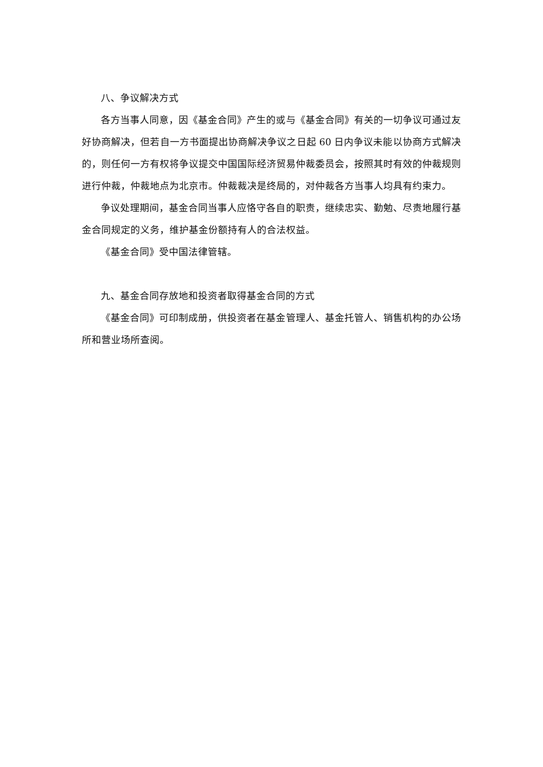八、争议解决方式
各方当事人同意，因《基金合同》产生的或与《基金合同》有关的一切争议可通过友好协商解决，但若自一方书面提出协商解决争议之日起 60 日内争议未能以协商方式解决的，则任何一方有权将争议提交中国国际经济贸易仲裁委员会，按照其时有效的仲裁规则进行仲裁，仲裁地点为北京市。仲裁裁决是终局的，对仲裁各方当事人均具有约束力。
争议处理期间，基金合同当事人应恪守各自的职责，继续忠实、勤勉、尽责地履行基金合同规定的义务，维护基金份额持有人的合法权益。
《基金合同》受中国法律管辖。
九、基金合同存放地和投资者取得基金合同的方式
《基金合同》可印制成册，供投资者在基金管理人、基金托管人、销售机构的办公场所和营业场所查阅。